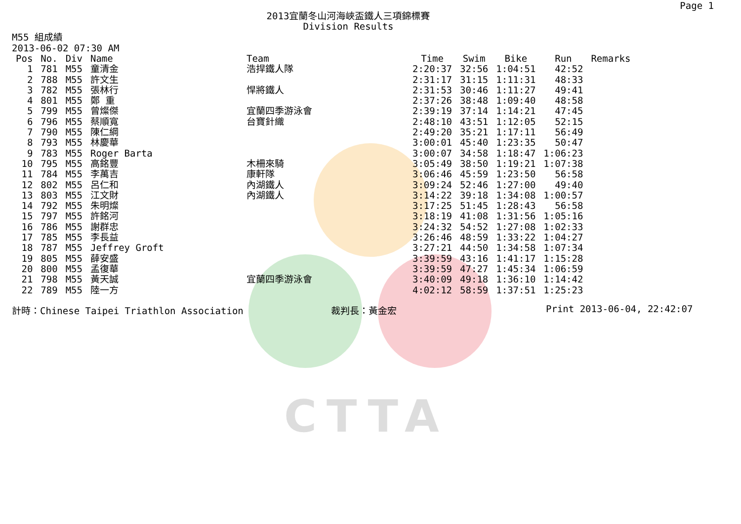CTTA
Page 1
2013宜蘭冬山河海峽盃鐵人三項錦標賽
Division Results
M55 組成績
2013-06-02 07:30 AM
| Pos | No. | Div | Name | Team | Time | Swim | Bike | Run | Remarks |
| --- | --- | --- | --- | --- | --- | --- | --- | --- | --- |
| 1 | 781 | M55 | 童清金 | 浩捍鐵人隊 | 2:20:37 | 32:56 | 1:04:51 | 42:52 | |
| 2 | 788 | M55 | 許文生 | | 2:31:17 | 31:15 | 1:11:31 | 48:33 | |
| 3 | 782 | M55 | 張林行 | 悍將鐵人 | 2:31:53 | 30:46 | 1:11:27 | 49:41 | |
| 4 | 801 | M55 | 鄭 重 | | 2:37:26 | 38:48 | 1:09:40 | 48:58 | |
| 5 | 799 | M55 | 曾燦傑 | 宜蘭四季游泳會 | 2:39:19 | 37:14 | 1:14:21 | 47:45 | |
| 6 | 796 | M55 | 蔡順寬 | 台寶針織 | 2:48:10 | 43:51 | 1:12:05 | 52:15 | |
| 7 | 790 | M55 | 陳仁綱 | | 2:49:20 | 35:21 | 1:17:11 | 56:49 | |
| 8 | 793 | M55 | 林慶華 | | 3:00:01 | 45:40 | 1:23:35 | 50:47 | |
| 9 | 783 | M55 | Roger Barta | | 3:00:07 | 34:58 | 1:18:47 | 1:06:23 | |
| 10 | 795 | M55 | 高銘豐 | 木柵來騎 | 3:05:49 | 38:50 | 1:19:21 | 1:07:38 | |
| 11 | 784 | M55 | 李萬吉 | 康軒隊 | 3:06:46 | 45:59 | 1:23:50 | 56:58 | |
| 12 | 802 | M55 | 呂仁和 | 內湖鐵人 | 3:09:24 | 52:46 | 1:27:00 | 49:40 | |
| 13 | 803 | M55 | 江文財 | 內湖鐵人 | 3:14:22 | 39:18 | 1:34:08 | 1:00:57 | |
| 14 | 792 | M55 | 朱明燦 | | 3:17:25 | 51:45 | 1:28:43 | 56:58 | |
| 15 | 797 | M55 | 許銘河 | | 3:18:19 | 41:08 | 1:31:56 | 1:05:16 | |
| 16 | 786 | M55 | 謝群忠 | | 3:24:32 | 54:52 | 1:27:08 | 1:02:33 | |
| 17 | 785 | M55 | 李長益 | | 3:26:46 | 48:59 | 1:33:22 | 1:04:27 | |
| 18 | 787 | M55 | Jeffrey Groft | | 3:27:21 | 44:50 | 1:34:58 | 1:07:34 | |
| 19 | 805 | M55 | 薛安盛 | | 3:39:59 | 43:16 | 1:41:17 | 1:15:28 | |
| 20 | 800 | M55 | 孟復華 | | 3:39:59 | 47:27 | 1:45:34 | 1:06:59 | |
| 21 | 798 | M55 | 黃天誠 | 宜蘭四季游泳會 | 3:40:09 | 49:18 | 1:36:10 | 1:14:42 | |
| 22 | 789 | M55 | 陸一方 | | 4:02:12 | 58:59 | 1:37:51 | 1:25:23 | |
計時：Chinese Taipei Triathlon Association 裁判長：黃金宏 Print 2013-06-04, 22:42:07